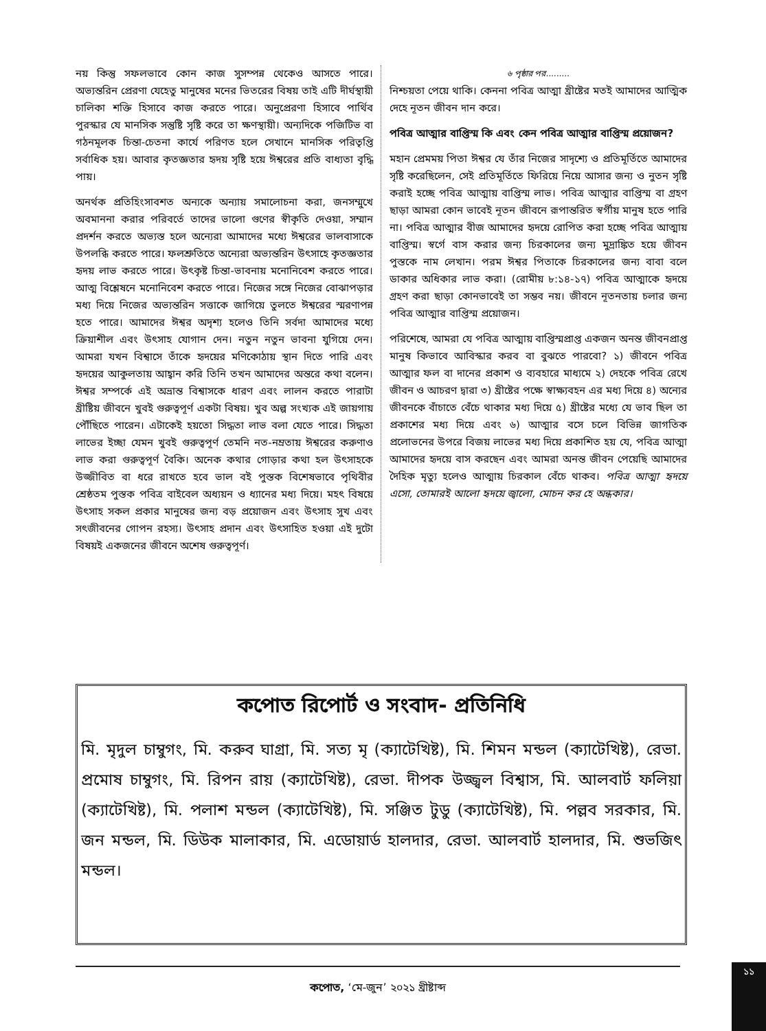নয় কিন্তু সফলভাবে কোন কাজ সুসম্পন্ন থেকেও আসতে পারে। অভ্যন্তরিন প্রেরণা যেহেতু মানুষের মনের ভিতরের বিষয় তাই এটি দীর্ঘস্থায়ী চালিকা শক্তি হিসাবে কাজ করতে পারে। অনুপ্রেরণা হিসাবে পার্থিব পুরস্কার যে মানসিক সন্তুষ্টি সৃষ্টি করে তা ক্ষণস্থায়ী। অন্যদিকে পজিটিভ বা গঠনমূলক চিন্তা-চেতনা কার্যে পরিণত হলে সেখানে মানসিক পরিতৃপ্তি সর্বাধিক হয়। আবার কৃতজ্ঞতার হৃদয় সৃষ্টি হয়ে ঈশ্বরের প্রতি বাধ্যতা বৃদ্ধি পায়।
অনর্থক প্রতিহিংসাবশত অন্যকে অন্যায় সমালোচনা করা, জনসম্মুখে অবমাননা করার পরিবর্তে তাদের ভালো গুণের স্বীকৃতি দেওয়া, সম্মান প্রদর্শন করতে অভ্যস্ত হলে অন্যেরা আমাদের মধ্যে ঈশ্বরের ভালবাসাকে উপলব্ধি করতে পারে। ফলশ্রুতিতে অন্যেরা অভ্যন্তরিন উৎসাহে কৃতজ্ঞতার হৃদয় লাভ করতে পারে। উৎকৃষ্ট চিন্তা-ভাবনায় মনোনিবেশ করতে পারে। আত্ম বিশ্লেষনে মনোনিবেশ করতে পারে। নিজের সঙ্গে নিজের বোঝাপড়ার মধ্য দিয়ে নিজের অভ্যন্তরিন সত্তাকে জাগিয়ে তুলতে ঈশ্বরের স্মরণাপন্ন হতে পারে। আমাদের ঈশ্বর অদৃশ্য হলেও তিনি সর্বদা আমাদের মধ্যে ক্রিয়াশীল এবং উৎসাহ যোগান দেন। নতুন নতুন ভাবনা যুগিয়ে দেন। আমরা যখন বিশ্বাসে তাঁকে হৃদয়ের মণিকোঠায় স্থান দিতে পারি এবং হৃদয়ের আকুলতায় আহ্বান করি তিনি তখন আমাদের অন্তরে কথা বলেন। ঈশ্বর সম্পর্কে এই অভ্রান্ত বিশ্বাসকে ধারণ এবং লালন করতে পারাটা খ্রীষ্টিয় জীবনে খুবই গুরুত্বপূর্ণ একটা বিষয়। খুব অল্প সংখ্যক এই জায়গায় পৌঁছিতে পারেন। এটাকেই হয়তো সিদ্ধতা লাভ বলা যেতে পারে। সিদ্ধতা লাভের ইচ্ছা যেমন খুবই গুরুত্বপূর্ণ তেমনি নত-নম্রতায় ঈশ্বরের করুণাও লাভ করা গুরুত্বপূর্ণ বৈকি। অনেক কথার গোড়ার কথা হল উৎসাহকে উজ্জীবিত বা ধরে রাখতে হবে ভাল বই পুস্তক বিশেষভাবে পৃথিবীর শ্রেষ্ঠতম পুস্তক পবিত্র বাইবেল অধ্যয়ন ও ধ্যানের মধ্য দিয়ে। মহৎ বিষয়ে উৎসাহ সকল প্রকার মানুষের জন্য বড় প্রয়োজন এবং উৎসাহ সুখ এবং সৎজীবনের গোপন রহস্য। উৎসাহ প্রদান এবং উৎসাহিত হওয়া এই দুটো বিষয়ই একজনের জীবনে অশেষ গুরুত্বপূর্ণ।
৬ পৃষ্ঠার পর.........
নিশ্চয়তা পেয়ে থাকি। কেননা পবিত্র আত্মা খ্রীষ্টের মতই আমাদের আত্মিক দেহে নূতন জীবন দান করে।
পবিত্র আত্মার বাপ্তিস্ম কি এবং কেন পবিত্র আত্মার বাপ্তিস্ম প্রয়োজন?
মহান প্রেমময় পিতা ঈশ্বর যে তাঁর নিজের সাদৃশ্যে ও প্রতিমূর্তিতে আমাদের সৃষ্টি করেছিলেন, সেই প্রতিমূর্তিতে ফিরিয়ে নিয়ে আসার জন্য ও নুতন সৃষ্টি করাই হচ্ছে পবিত্র আত্মায় বাপ্তিস্ম লাভ। পবিত্র আত্মার বাপ্তিস্ম বা গ্রহণ ছাড়া আমরা কোন ভাবেই নূতন জীবনে রূপান্তরিত স্বর্গীয় মানুষ হতে পারি না। পবিত্র আত্মার বীজ আমাদের হৃদয়ে রোপিত করা হচ্ছে পবিত্র আত্মায় বাপ্তিস্ম। স্বর্গে বাস করার জন্য চিরকালের জন্য মুদ্রাঙ্কিত হয়ে জীবন পুস্তকে নাম লেখান। পরম ঈশ্বর পিতাকে চিরকালের জন্য বাবা বলে ডাকার অধিকার লাভ করা। (রোমীয় ৮:১৪-১৭) পবিত্র আত্মাকে হৃদয়ে গ্রহণ করা ছাড়া কোনভাবেই তা সম্ভব নয়। জীবনে নূতনতায় চলার জন্য পবিত্র আত্মার বাপ্তিস্ম প্রয়োজন।
পরিশেষে, আমরা যে পবিত্র আত্মায় বাপ্তিস্মপ্রাপ্ত একজন অনন্ত জীবনপ্রাপ্ত মানুষ কিভাবে আবিস্কার করব বা বুঝতে পারবো? ১) জীবনে পবিত্র আত্মার ফল বা দানের প্রকাশ ও ব্যবহারে মাধ্যমে ২) দেহকে পবিত্র রেখে জীবন ও আচরণ দ্বারা ৩) খ্রীষ্টের পক্ষে স্বাক্ষ্যবহন এর মধ্য দিয়ে ৪) অন্যের জীবনকে বাঁচাতে বেঁচে থাকার মধ্য দিয়ে ৫) খ্রীষ্টের মধ্যে যে ভাব ছিল তা প্রকাশের মধ্য দিয়ে এবং ৬) আত্মার বসে চলে বিভিন্ন জাগতিক প্রলোভনের উপরে বিজয় লাভের মধ্য দিয়ে প্রকাশিত হয় যে, পবিত্র আত্মা আমাদের হৃদয়ে বাস করছেন এবং আমরা অনন্ত জীবন পেয়েছি আমাদের দৈহিক মৃত্যু হলেও আত্মায় চিরকাল বেঁচে থাকব। পবিত্র আত্মা হৃদয়ে এসো, তোমারই আলো হৃদয়ে জ্বালো, মোচন কর হে অন্ধকার।
কপোত রিপোর্ট ও সংবাদ- প্রতিনিধি
মি. মৃদুল চাম্বুগং, মি. করুব ঘাগ্রা, মি. সত্য মৃ (ক্যাটেখিষ্ট), মি. শিমন মন্ডল (ক্যাটেখিষ্ট), রেভা. প্রমোষ চাম্বুগং, মি. রিপন রায় (ক্যাটেখিষ্ট), রেভা. দীপক উজ্জ্বল বিশ্বাস, মি. আলবার্ট ফলিয়া (ক্যাটেখিষ্ট), মি. পলাশ মন্ডল (ক্যাটেখিষ্ট), মি. সঞ্জিত টুডু (ক্যাটেখিষ্ট), মি. পল্লব সরকার, মি. জন মন্ডল, মি. ডিউক মালাকার, মি. এডোয়ার্ড হালদার, রেভা. আলবার্ট হালদার, মি. শুভজিৎ মন্ডল।
কপোত, ‘মে-জুন’ ২০২১ খ্রীষ্টাব্দ ১১